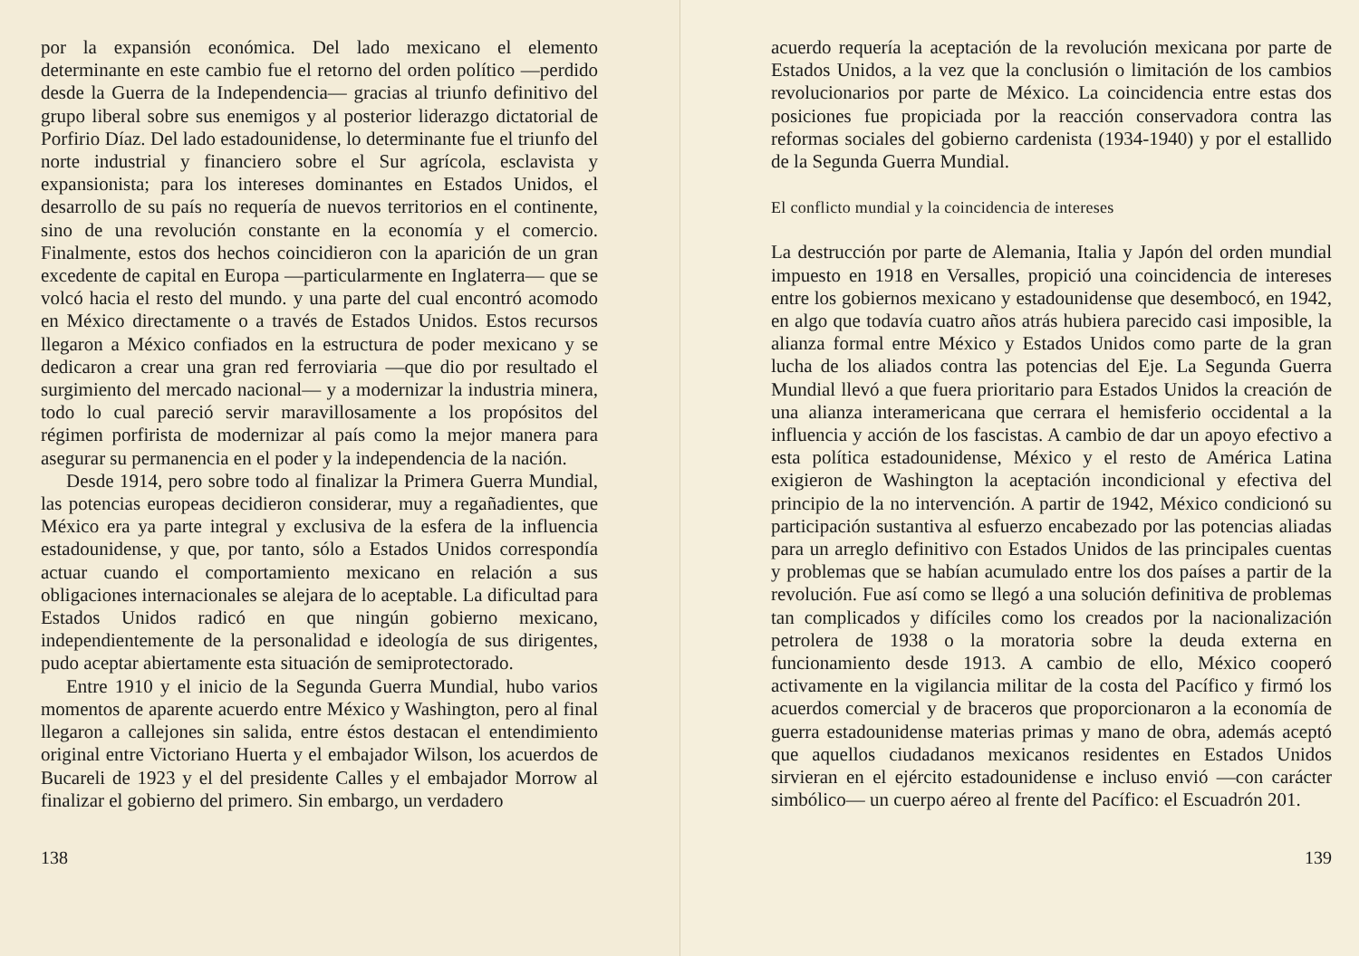por la expansión económica. Del lado mexicano el elemento determinante en este cambio fue el retorno del orden político —perdido desde la Guerra de la Independencia— gracias al triunfo definitivo del grupo liberal sobre sus enemigos y al posterior liderazgo dictatorial de Porfirio Díaz. Del lado estadounidense, lo determinante fue el triunfo del norte industrial y financiero sobre el Sur agrícola, esclavista y expansionista; para los intereses dominantes en Estados Unidos, el desarrollo de su país no requería de nuevos territorios en el continente, sino de una revolución constante en la economía y el comercio. Finalmente, estos dos hechos coincidieron con la aparición de un gran excedente de capital en Europa —particularmente en Inglaterra— que se volcó hacia el resto del mundo. y una parte del cual encontró acomodo en México directamente o a través de Estados Unidos. Estos recursos llegaron a México confiados en la estructura de poder mexicano y se dedicaron a crear una gran red ferroviaria —que dio por resultado el surgimiento del mercado nacional— y a modernizar la industria minera, todo lo cual pareció servir maravillosamente a los propósitos del régimen porfirista de modernizar al país como la mejor manera para asegurar su permanencia en el poder y la independencia de la nación.
Desde 1914, pero sobre todo al finalizar la Primera Guerra Mundial, las potencias europeas decidieron considerar, muy a regañadientes, que México era ya parte integral y exclusiva de la esfera de la influencia estadounidense, y que, por tanto, sólo a Estados Unidos correspondía actuar cuando el comportamiento mexicano en relación a sus obligaciones internacionales se alejara de lo aceptable. La dificultad para Estados Unidos radicó en que ningún gobierno mexicano, independientemente de la personalidad e ideología de sus dirigentes, pudo aceptar abiertamente esta situación de semiprotectorado.
Entre 1910 y el inicio de la Segunda Guerra Mundial, hubo varios momentos de aparente acuerdo entre México y Washington, pero al final llegaron a callejones sin salida, entre éstos destacan el entendimiento original entre Victoriano Huerta y el embajador Wilson, los acuerdos de Bucareli de 1923 y el del presidente Calles y el embajador Morrow al finalizar el gobierno del primero. Sin embargo, un verdadero
138
acuerdo requería la aceptación de la revolución mexicana por parte de Estados Unidos, a la vez que la conclusión o limitación de los cambios revolucionarios por parte de México. La coincidencia entre estas dos posiciones fue propiciada por la reacción conservadora contra las reformas sociales del gobierno cardenista (1934-1940) y por el estallido de la Segunda Guerra Mundial.
El conflicto mundial y la coincidencia de intereses
La destrucción por parte de Alemania, Italia y Japón del orden mundial impuesto en 1918 en Versalles, propició una coincidencia de intereses entre los gobiernos mexicano y estadounidense que desembocó, en 1942, en algo que todavía cuatro años atrás hubiera parecido casi imposible, la alianza formal entre México y Estados Unidos como parte de la gran lucha de los aliados contra las potencias del Eje. La Segunda Guerra Mundial llevó a que fuera prioritario para Estados Unidos la creación de una alianza interamericana que cerrara el hemisferio occidental a la influencia y acción de los fascistas. A cambio de dar un apoyo efectivo a esta política estadounidense, México y el resto de América Latina exigieron de Washington la aceptación incondicional y efectiva del principio de la no intervención. A partir de 1942, México condicionó su participación sustantiva al esfuerzo encabezado por las potencias aliadas para un arreglo definitivo con Estados Unidos de las principales cuentas y problemas que se habían acumulado entre los dos países a partir de la revolución. Fue así como se llegó a una solución definitiva de problemas tan complicados y difíciles como los creados por la nacionalización petrolera de 1938 o la moratoria sobre la deuda externa en funcionamiento desde 1913. A cambio de ello, México cooperó activamente en la vigilancia militar de la costa del Pacífico y firmó los acuerdos comercial y de braceros que proporcionaron a la economía de guerra estadounidense materias primas y mano de obra, además aceptó que aquellos ciudadanos mexicanos residentes en Estados Unidos sirvieran en el ejército estadounidense e incluso envió —con carácter simbólico— un cuerpo aéreo al frente del Pacífico: el Escuadrón 201.
139